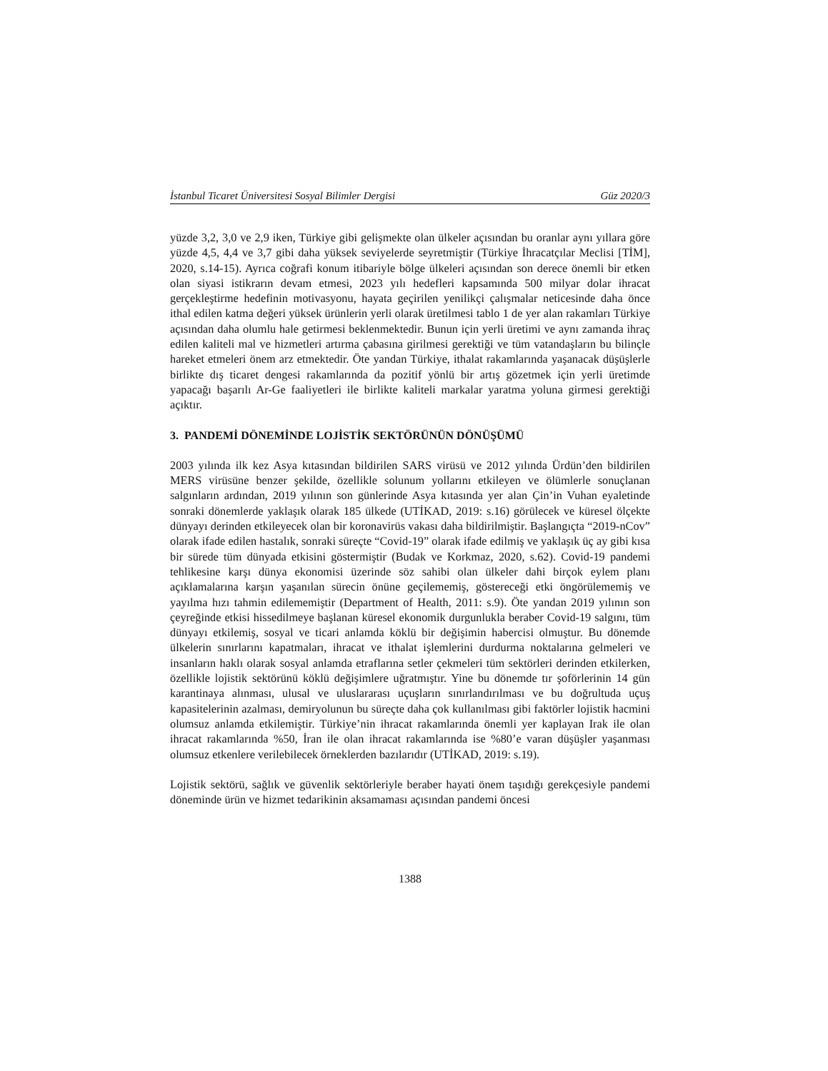İstanbul Ticaret Üniversitesi Sosyal Bilimler Dergisi Güz 2020/3
yüzde 3,2, 3,0 ve 2,9 iken, Türkiye gibi gelişmekte olan ülkeler açısından bu oranlar aynı yıllara göre yüzde 4,5, 4,4 ve 3,7 gibi daha yüksek seviyelerde seyretmiştir (Türkiye İhracatçılar Meclisi [TİM], 2020, s.14-15). Ayrıca coğrafi konum itibariyle bölge ülkeleri açısından son derece önemli bir etken olan siyasi istikrarın devam etmesi, 2023 yılı hedefleri kapsamında 500 milyar dolar ihracat gerçekleştirme hedefinin motivasyonu, hayata geçirilen yenilikçi çalışmalar neticesinde daha önce ithal edilen katma değeri yüksek ürünlerin yerli olarak üretilmesi tablo 1 de yer alan rakamları Türkiye açısından daha olumlu hale getirmesi beklenmektedir. Bunun için yerli üretimi ve aynı zamanda ihraç edilen kaliteli mal ve hizmetleri artırma çabasına girilmesi gerektiği ve tüm vatandaşların bu bilinçle hareket etmeleri önem arz etmektedir. Öte yandan Türkiye, ithalat rakamlarında yaşanacak düşüşlerle birlikte dış ticaret dengesi rakamlarında da pozitif yönlü bir artış gözetmek için yerli üretimde yapacağı başarılı Ar-Ge faaliyetleri ile birlikte kaliteli markalar yaratma yoluna girmesi gerektiği açıktır.
3. PANDEMİ DÖNEMİNDE LOJİSTİK SEKTÖRÜNÜN DÖNÜŞÜMÜ
2003 yılında ilk kez Asya kıtasından bildirilen SARS virüsü ve 2012 yılında Ürdün’den bildirilen MERS virüsüne benzer şekilde, özellikle solunum yollarını etkileyen ve ölümlerle sonuçlanan salgınların ardından, 2019 yılının son günlerinde Asya kıtasında yer alan Çin’in Vuhan eyaletinde sonraki dönemlerde yaklaşık olarak 185 ülkede (UTİKAD, 2019: s.16) görülecek ve küresel ölçekte dünyayı derinden etkileyecek olan bir koronavirüs vakası daha bildirilmiştir. Başlangıçta “2019-nCov” olarak ifade edilen hastalık, sonraki süreçte “Covid-19” olarak ifade edilmiş ve yaklaşık üç ay gibi kısa bir sürede tüm dünyada etkisini göstermiştir (Budak ve Korkmaz, 2020, s.62). Covid-19 pandemi tehlikesine karşı dünya ekonomisi üzerinde söz sahibi olan ülkeler dahi birçok eylem planı açıklamalarına karşın yaşanılan sürecin önüne geçilememiş, göstereceği etki öngörülememiş ve yayılma hızı tahmin edilememiştir (Department of Health, 2011: s.9). Öte yandan 2019 yılının son çeyreğinde etkisi hissedilmeye başlanan küresel ekonomik durgunlukla beraber Covid-19 salgını, tüm dünyayı etkilemiş, sosyal ve ticari anlamda köklü bir değişimin habercisi olmuştur. Bu dönemde ülkelerin sınırlarını kapatmaları, ihracat ve ithalat işlemlerini durdurma noktalarına gelmeleri ve insanların haklı olarak sosyal anlamda etraflarına setler çekmeleri tüm sektörleri derinden etkilerken, özellikle lojistik sektörünü köklü değişimlere uğratmıştır. Yine bu dönemde tır şoförlerinin 14 gün karantinaya alınması, ulusal ve uluslararası uçuşların sınırlandırılması ve bu doğrultuda uçuş kapasitelerinin azalması, demiryolunun bu süreçte daha çok kullanılması gibi faktörler lojistik hacmini olumsuz anlamda etkilemiştir. Türkiye’nin ihracat rakamlarında önemli yer kaplayan Irak ile olan ihracat rakamlarında %50, İran ile olan ihracat rakamlarında ise %80’e varan düşüşler yaşanması olumsuz etkenlere verilebilecek örneklerden bazılarıdır (UTİKAD, 2019: s.19).
Lojistik sektörü, sağlık ve güvenlik sektörleriyle beraber hayati önem taşıdığı gerekçesiyle pandemi döneminde ürün ve hizmet tedarikinin aksamaması açısından pandemi öncesi
1388